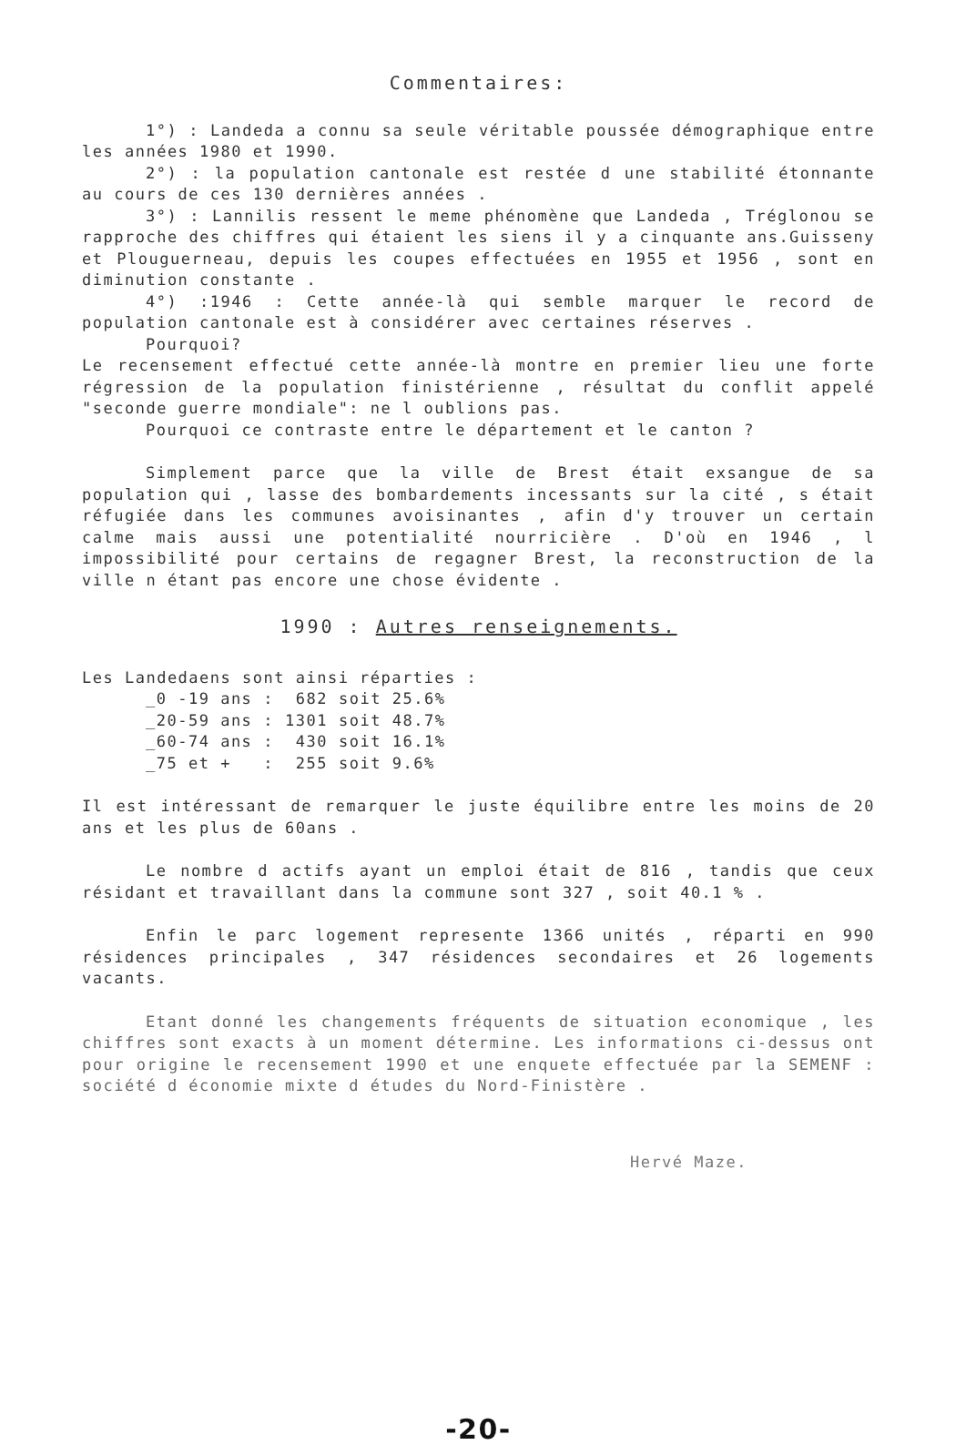Commentaires:
1°) : Landeda a connu sa seule véritable poussée démographique entre les années 1980 et 1990.
2°) : la population cantonale est restée d une stabilité étonnante au cours de ces 130 dernières années .
3°) : Lannilis ressent le meme phénomène que Landeda , Tréglonou se rapproche des chiffres qui étaient les siens il y a cinquante ans.Guisseny et Plouguerneau, depuis les coupes effectuées en 1955 et 1956 , sont en diminution constante .
4°) :1946 : Cette année-là qui semble marquer le record de population cantonale est à considérer avec certaines réserves .
Pourquoi?
Le recensement effectué cette année-là montre en premier lieu une forte régression de la population finistérienne , résultat du conflit appelé "seconde guerre mondiale": ne l oublions pas.
Pourquoi ce contraste entre le département et le canton ?
Simplement parce que la ville de Brest était exsangue de sa population qui , lasse des bombardements incessants sur la cité , s était réfugiée dans les communes avoisinantes , afin d'y trouver un certain calme mais aussi une potentialité nourricière . D'où en 1946 , l impossibilité pour certains de regagner Brest, la reconstruction de la ville n étant pas encore une chose évidente .
1990 : Autres renseignements.
Les Landedaens sont ainsi réparties :
| _0 -19 ans | : | 682 | soit 25.6% |
| _20-59 ans | : | 1301 | soit 48.7% |
| _60-74 ans | : | 430 | soit 16.1% |
| _75 et + | : | 255 | soit 9.6% |
Il est intéressant de remarquer le juste équilibre entre les moins de 20 ans et les plus de 60ans .
Le nombre d actifs ayant un emploi était de 816 , tandis que ceux résidant et travaillant dans la commune sont 327 , soit 40.1 % .
Enfin le parc logement represente 1366 unités , réparti en 990 résidences principales , 347 résidences secondaires et 26 logements vacants.
Etant donné les changements fréquents de situation economique , les chiffres sont exacts à un moment détermine. Les informations ci-dessus ont pour origine le recensement 1990 et une enquete effectuée par la SEMENF : société d économie mixte d études du Nord-Finistère .
Hervé Maze.
-20-